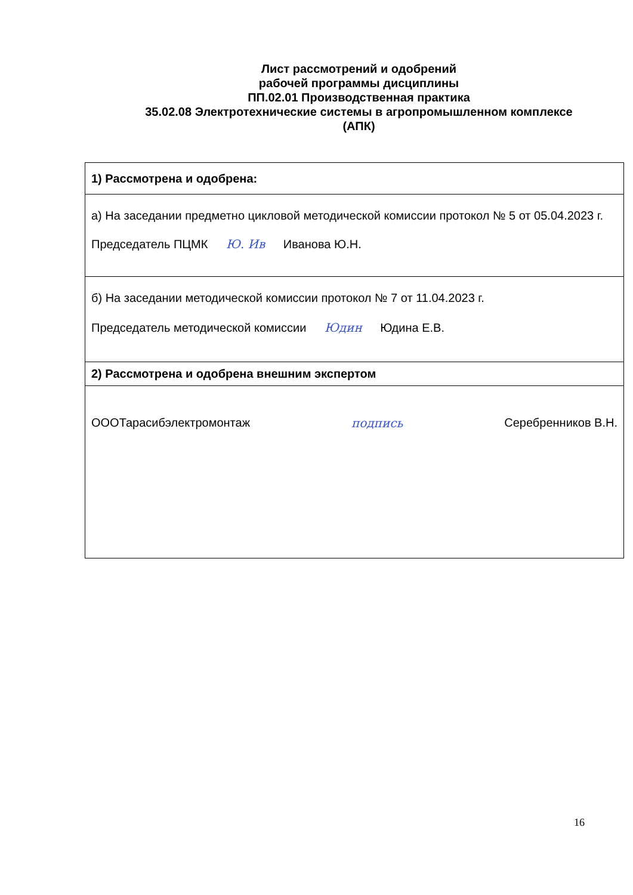Лист рассмотрений и одобрений
рабочей программы дисциплины
ПП.02.01 Производственная практика
35.02.08 Электротехнические системы в агропромышленном комплексе
(АПК)
| 1) Рассмотрена и одобрена: |
| а) На заседании предметно цикловой методической комиссии протокол № 5 от 05.04.2023 г. Председатель ПЦМК Ю. Ив Иванова Ю.Н. |
| б) На заседании методической комиссии протокол № 7 от 11.04.2023 г. Председатель методической комиссии Юдин Юдина Е.В. |
| 2) Рассмотрена и одобрена внешним экспертом |
| ОООТарасибэлектромонтаж подпись Серебренников В.Н. |
16